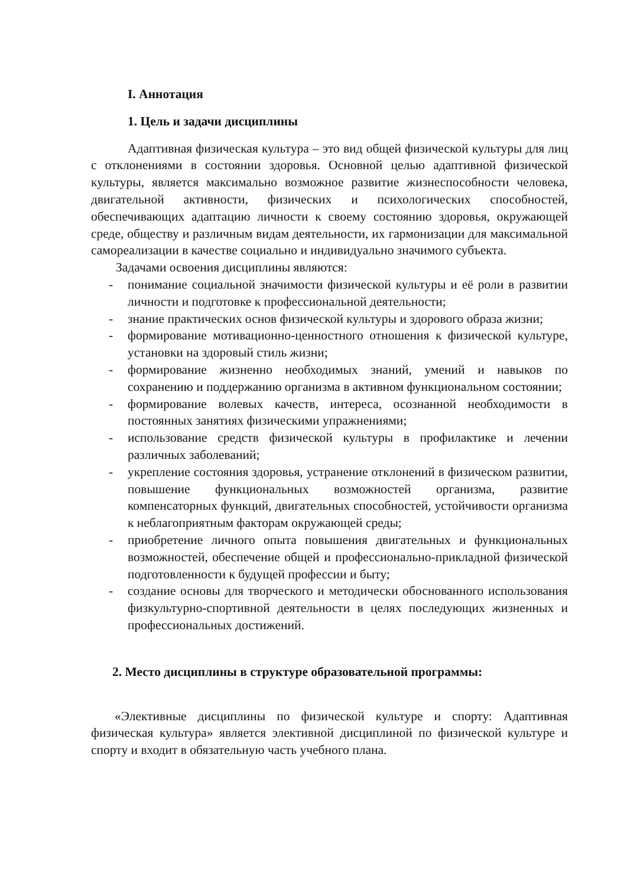I. Аннотация
1. Цель и задачи дисциплины
Адаптивная физическая культура – это вид общей физической культуры для лиц с отклонениями в состоянии здоровья. Основной целью адаптивной физической культуры, является максимально возможное развитие жизнеспособности человека, двигательной активности, физических и психологических способностей, обеспечивающих адаптацию личности к своему состоянию здоровья, окружающей среде, обществу и различным видам деятельности, их гармонизации для максимальной самореализации в качестве социально и индивидуально значимого субъекта.
Задачами освоения дисциплины являются:
- понимание социальной значимости физической культуры и её роли в развитии личности и подготовке к профессиональной деятельности;
- знание практических основ физической культуры и здорового образа жизни;
- формирование мотивационно-ценностного отношения к физической культуре, установки на здоровый стиль жизни;
- формирование жизненно необходимых знаний, умений и навыков по сохранению и поддержанию организма в активном функциональном состоянии;
- формирование волевых качеств, интереса, осознанной необходимости в постоянных занятиях физическими упражнениями;
- использование средств физической культуры в профилактике и лечении различных заболеваний;
- укрепление состояния здоровья, устранение отклонений в физическом развитии, повышение функциональных возможностей организма, развитие компенсаторных функций, двигательных способностей, устойчивости организма к неблагоприятным факторам окружающей среды;
- приобретение личного опыта повышения двигательных и функциональных возможностей, обеспечение общей и профессионально-прикладной физической подготовленности к будущей профессии и быту;
- создание основы для творческого и методически обоснованного использования физкультурно-спортивной деятельности в целях последующих жизненных и профессиональных достижений.
2. Место дисциплины в структуре образовательной программы:
«Элективные дисциплины по физической культуре и спорту: Адаптивная физическая культура» является элективной дисциплиной по физической культуре и спорту и входит в обязательную часть учебного плана.